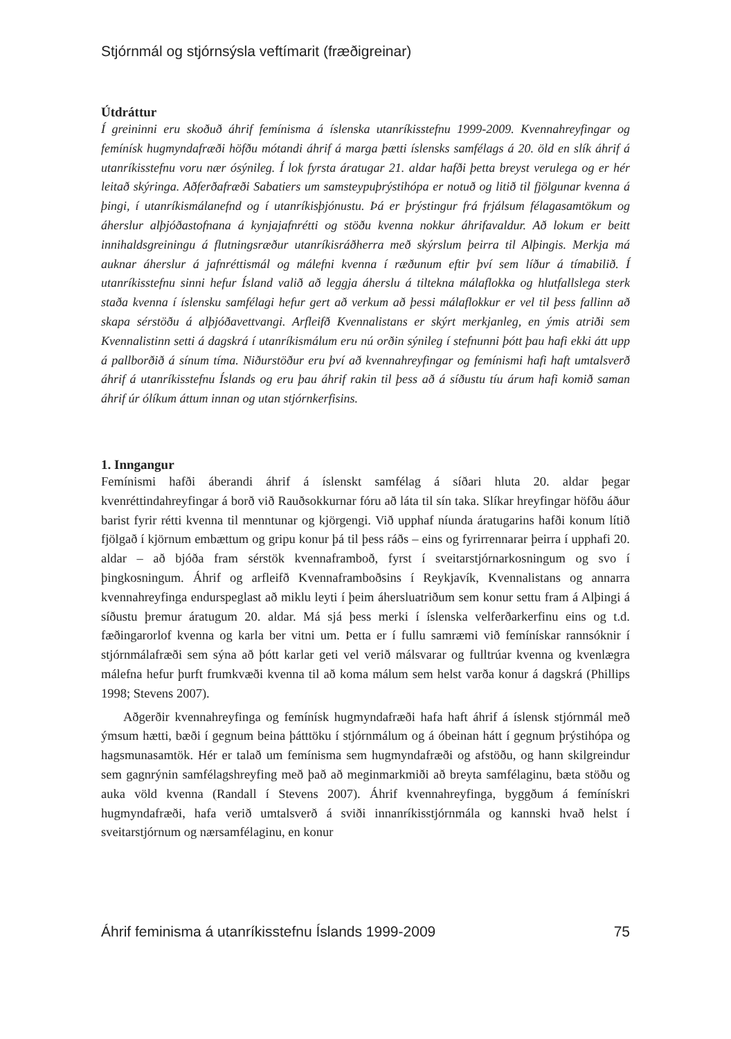Stjórnmál og stjórnsýsla veftímarit (fræðigreinar)
Útdráttur
Í greininni eru skoðuð áhrif femínisma á íslenska utanríkisstefnu 1999-2009. Kvennahreyfingar og femínísk hugmyndafræði höfðu mótandi áhrif á marga þætti íslensks samfélags á 20. öld en slík áhrif á utanríkisstefnu voru nær ósýnileg. Í lok fyrsta áratugar 21. aldar hafði þetta breyst verulega og er hér leitað skýringa. Aðferðafræði Sabatiers um samsteypuþrýstihópa er notuð og litið til fjölgunar kvenna á þingi, í utanríkismálanefnd og í utanríkisþjónustu. Þá er þrýstingur frá frjálsum félagasamtökum og áherslur alþjóðastofnana á kynjajafnrétti og stöðu kvenna nokkur áhrifavaldur. Að lokum er beitt innihaldsgreiningu á flutningsræður utanríkisráðherra með skýrslum þeirra til Alþingis. Merkja má auknar áherslur á jafnréttismál og málefni kvenna í ræðunum eftir því sem líður á tímabilið. Í utanríkisstefnu sinni hefur Ísland valið að leggja áherslu á tiltekna málaflokka og hlutfallslega sterk staða kvenna í íslensku samfélagi hefur gert að verkum að þessi málaflokkur er vel til þess fallinn að skapa sérstöðu á alþjóðavettvangi. Arfleifð Kvennalistans er skýrt merkjanleg, en ýmis atriði sem Kvennalistinn setti á dagskrá í utanríkismálum eru nú orðin sýnileg í stefnunni þótt þau hafi ekki átt upp á pallborðið á sínum tíma. Niðurstöður eru því að kvennahreyfingar og femínismi hafi haft umtalsverð áhrif á utanríkisstefnu Íslands og eru þau áhrif rakin til þess að á síðustu tíu árum hafi komið saman áhrif úr ólíkum áttum innan og utan stjórnkerfisins.
1. Inngangur
Femínismi hafði áberandi áhrif á íslenskt samfélag á síðari hluta 20. aldar þegar kvenréttindahreyfingar á borð við Rauðsokkurnar fóru að láta til sín taka. Slíkar hreyfingar höfðu áður barist fyrir rétti kvenna til menntunar og kjörgengi. Við upphaf níunda áratugarins hafði konum lítið fjölgað í kjörnum embættum og gripu konur þá til þess ráðs – eins og fyrirrennarar þeirra í upphafi 20. aldar – að bjóða fram sérstök kvennaframboð, fyrst í sveitarstjórnarkosningum og svo í þingkosningum. Áhrif og arfleifð Kvennaframboðsins í Reykjavík, Kvennalistans og annarra kvennahreyfinga endurspeglast að miklu leyti í þeim áhersluatriðum sem konur settu fram á Alþingi á síðustu þremur áratugum 20. aldar. Má sjá þess merki í íslenska velferðarkerfinu eins og t.d. fæðingarorlof kvenna og karla ber vitni um. Þetta er í fullu samræmi við femínískar rannsóknir í stjórnmálafræði sem sýna að þótt karlar geti vel verið málsvarar og fulltrúar kvenna og kvenlægra málefna hefur þurft frumkvæði kvenna til að koma málum sem helst varða konur á dagskrá (Phillips 1998; Stevens 2007).
Aðgerðir kvennahreyfinga og femínísk hugmyndafræði hafa haft áhrif á íslensk stjórnmál með ýmsum hætti, bæði í gegnum beina þátttöku í stjórnmálum og á óbeinan hátt í gegnum þrýstihópa og hagsmunasamtök. Hér er talað um femínisma sem hugmyndafræði og afstöðu, og hann skilgreindur sem gagnrýnin samfélagshreyfing með það að meginmarkmiði að breyta samfélaginu, bæta stöðu og auka völd kvenna (Randall í Stevens 2007). Áhrif kvennahreyfinga, byggðum á femínískri hugmyndafræði, hafa verið umtalsverð á sviði innanríkisstjórnmála og kannski hvað helst í sveitarstjórnum og nærsamfélaginu, en konur
Áhrif feminisma á utanríkisstefnu Íslands 1999-2009 75